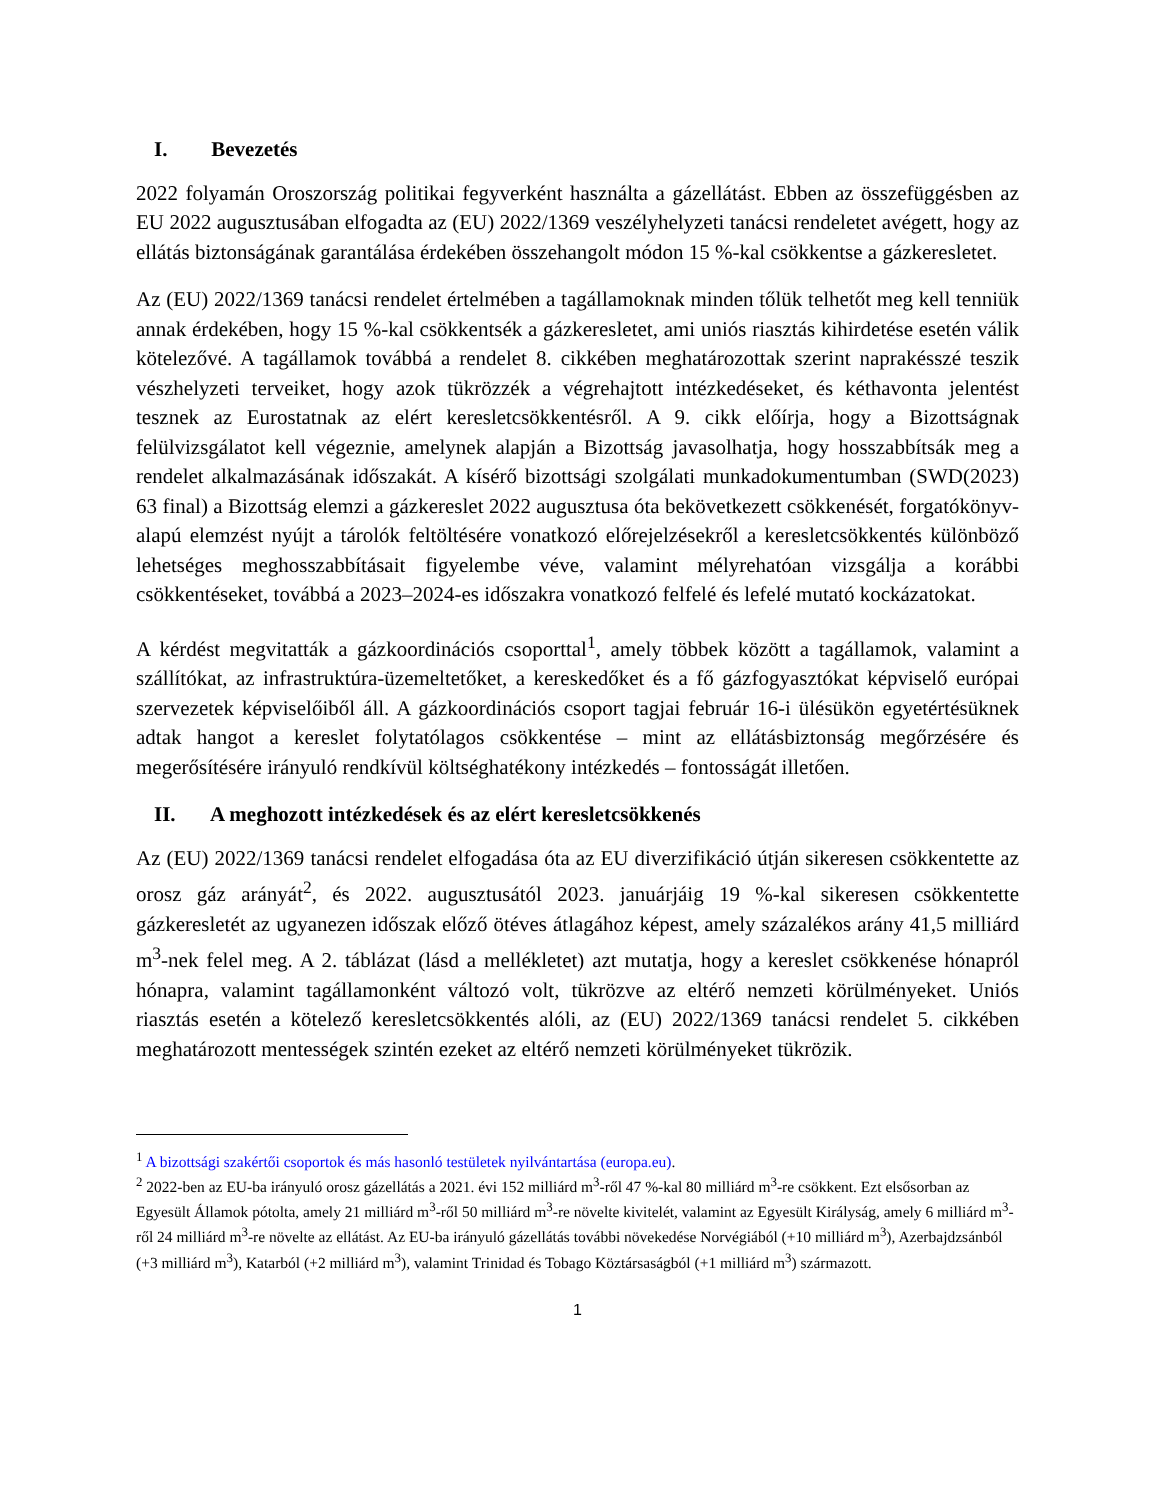I. Bevezetés
2022 folyamán Oroszország politikai fegyverként használta a gázellátást. Ebben az összefüggésben az EU 2022 augusztusában elfogadta az (EU) 2022/1369 veszélyhelyzeti tanácsi rendeletet avégett, hogy az ellátás biztonságának garantálása érdekében összehangolt módon 15 %-kal csökkentse a gázkeresletet.
Az (EU) 2022/1369 tanácsi rendelet értelmében a tagállamoknak minden tőlük telhetőt meg kell tenniük annak érdekében, hogy 15 %-kal csökkentsék a gázkeresletet, ami uniós riasztás kihirdetése esetén válik kötelezővé. A tagállamok továbbá a rendelet 8. cikkében meghatározottak szerint naprakésszé teszik vészhelyzeti terveiket, hogy azok tükrözzék a végrehajtott intézkedéseket, és kéthavonta jelentést tesznek az Eurostatnak az elért keresletcsökkentésről. A 9. cikk előírja, hogy a Bizottságnak felülvizsgálatot kell végeznie, amelynek alapján a Bizottság javasolhatja, hogy hosszabbítsák meg a rendelet alkalmazásának időszakát. A kísérő bizottsági szolgálati munkadokumentumban (SWD(2023) 63 final) a Bizottság elemzi a gázkereslet 2022 augusztusa óta bekövetkezett csökkenését, forgatókönyv-alapú elemzést nyújt a tárolók feltöltésére vonatkozó előrejelzésekről a keresletcsökkentés különböző lehetséges meghosszabbításait figyelembe véve, valamint mélyrehatóan vizsgálja a korábbi csökkentéseket, továbbá a 2023–2024-es időszakra vonatkozó felfelé és lefelé mutató kockázatokat.
A kérdést megvitatták a gázkoordinációs csoporttal<sup>1</sup>, amely többek között a tagállamok, valamint a szállítókat, az infrastruktúra-üzemeltetőket, a kereskedőket és a fő gázfogyasztókat képviselő európai szervezetek képviselőiből áll. A gázkoordinációs csoport tagjai február 16-i ülésükön egyetértésüknek adtak hangot a kereslet folytatólagos csökkentése – mint az ellátásbiztonság megőrzésére és megerősítésére irányuló rendkívül költséghatékony intézkedés – fontosságát illetően.
II. A meghozott intézkedések és az elért keresletcsökkenés
Az (EU) 2022/1369 tanácsi rendelet elfogadása óta az EU diverzifikáció útján sikeresen csökkentette az orosz gáz arányát<sup>2</sup>, és 2022. augusztusától 2023. januárjáig 19 %-kal sikeresen csökkentette gázkeresletét az ugyanezen időszak előző ötéves átlagához képest, amely százalékos arány 41,5 milliárd m<sup>3</sup>-nek felel meg. A 2. táblázat (lásd a mellékletet) azt mutatja, hogy a kereslet csökkenése hónapról hónapra, valamint tagállamonként változó volt, tükrözve az eltérő nemzeti körülményeket. Uniós riasztás esetén a kötelező keresletcsökkentés alóli, az (EU) 2022/1369 tanácsi rendelet 5. cikkében meghatározott mentességek szintén ezeket az eltérő nemzeti körülményeket tükrözik.
<sup>1</sup> A bizottsági szakértői csoportok és más hasonló testületek nyilvántartása (europa.eu).
<sup>2</sup> 2022-ben az EU-ba irányuló orosz gázellátás a 2021. évi 152 milliárd m<sup>3</sup>-ről 47 %-kal 80 milliárd m<sup>3</sup>-re csökkent. Ezt elsősorban az Egyesült Államok pótolta, amely 21 milliárd m<sup>3</sup>-ről 50 milliárd m<sup>3</sup>-re növelte kivitelét, valamint az Egyesült Királyság, amely 6 milliárd m<sup>3</sup>-ről 24 milliárd m<sup>3</sup>-re növelte az ellátást. Az EU-ba irányuló gázellátás további növekedése Norvégiából (+10 milliárd m<sup>3</sup>), Azerbajdzsánból (+3 milliárd m<sup>3</sup>), Katarból (+2 milliárd m<sup>3</sup>), valamint Trinidad és Tobago Köztársaságból (+1 milliárd m<sup>3</sup>) származott.
1